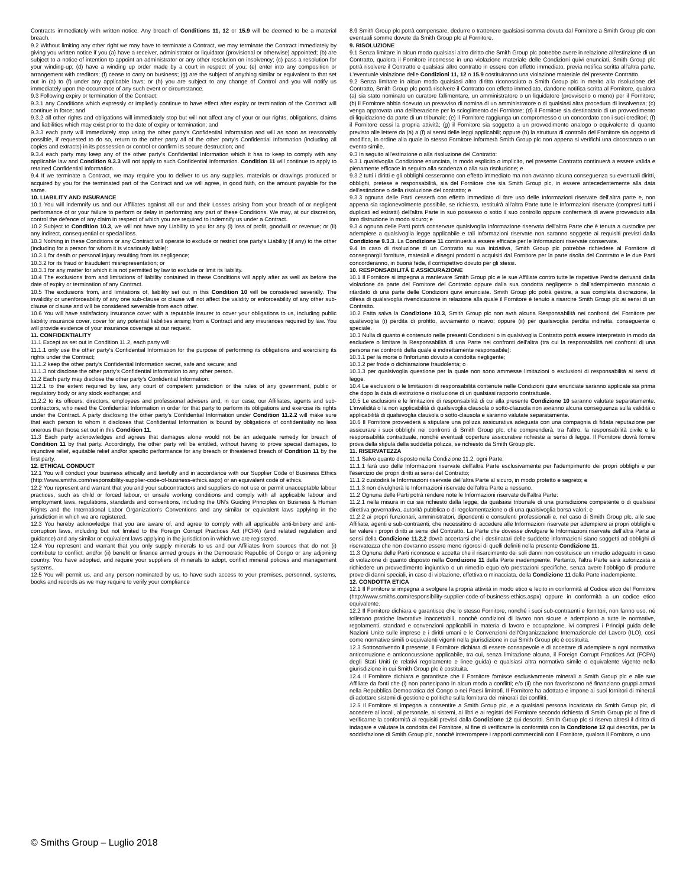Contracts immediately with written notice. Any breach of Conditions 11, 12 or 15.9 will be deemed to be a material breach.
9.2 Without limiting any other right we may have to terminate a Contract, we may terminate the Contract immediately by giving you written notice if you (a) have a receiver, administrator or liquidator (provisional or otherwise) appointed; (b) are subject to a notice of intention to appoint an administrator or any other resolution on insolvency; (c) pass a resolution for your winding-up; (d) have a winding up order made by a court in respect of you; (e) enter into any composition or arrangement with creditors; (f) cease to carry on business; (g) are the subject of anything similar or equivalent to that set out in (a) to (f) under any applicable laws; or (h) you are subject to any change of Control and you will notify us immediately upon the occurrence of any such event or circumstance.
9.3 Following expiry or termination of the Contract:
9.3.1 any Conditions which expressly or impliedly continue to have effect after expiry or termination of the Contract will continue in force; and
9.3.2 all other rights and obligations will immediately stop but will not affect any of your or our rights, obligations, claims and liabilities which may exist prior to the date of expiry or termination; and
9.3.3 each party will immediately stop using the other party's Confidential Information and will as soon as reasonably possible, if requested to do so, return to the other party all of the other party's Confidential Information (including all copies and extracts) in its possession or control or confirm its secure destruction; and
9.3.4 each party may keep any of the other party's Confidential Information which it has to keep to comply with any applicable law and Condition 9.3.3 will not apply to such Confidential Information. Condition 11 will continue to apply to retained Confidential Information.
9.4 If we terminate a Contract, we may require you to deliver to us any supplies, materials or drawings produced or acquired by you for the terminated part of the Contract and we will agree, in good faith, on the amount payable for the same.
10. LIABILITY AND INSURANCE
10.1 You will indemnify us and our Affiliates against all our and their Losses arising from your breach of or negligent performance of or your failure to perform or delay in performing any part of these Conditions. We may, at our discretion, control the defence of any claim in respect of which you are required to indemnify us under a Contract.
10.2 Subject to Condition 10.3, we will not have any Liability to you for any (i) loss of profit, goodwill or revenue; or (ii) any indirect, consequential or special loss.
10.3 Nothing in these Conditions or any Contract will operate to exclude or restrict one party's Liability (if any) to the other (including for a person for whom it is vicariously liable):
10.3.1 for death or personal injury resulting from its negligence;
10.3.2 for its fraud or fraudulent misrepresentation; or
10.3.3 for any matter for which it is not permitted by law to exclude or limit its liability.
10.4 The exclusions from and limitations of liability contained in these Conditions will apply after as well as before the date of expiry or termination of any Contract.
10.5 The exclusions from, and limitations of, liability set out in this Condition 10 will be considered severally. The invalidity or unenforceability of any one sub-clause or clause will not affect the validity or enforceability of any other sub-clause or clause and will be considered severable from each other.
10.6 You will have satisfactory insurance cover with a reputable insurer to cover your obligations to us, including public liability insurance cover, cover for any potential liabilities arising from a Contract and any insurances required by law. You will provide evidence of your insurance coverage at our request.
11. CONFIDENTIALITY
11.1 Except as set out in Condition 11.2, each party will:
11.1.1 only use the other party's Confidential Information for the purpose of performing its obligations and exercising its rights under the Contract;
11.1.2 keep the other party's Confidential Information secret, safe and secure; and
11.1.3 not disclose the other party's Confidential Information to any other person.
11.2 Each party may disclose the other party's Confidential Information:
11.2.1 to the extent required by law, any court of competent jurisdiction or the rules of any government, public or regulatory body or any stock exchange; and
11.2.2 to its officers, directors, employees and professional advisers and, in our case, our Affiliates, agents and sub-contractors, who need the Confidential Information in order for that party to perform its obligations and exercise its rights under the Contract. A party disclosing the other party's Confidential Information under Condition 11.2.2 will make sure that each person to whom it discloses that Confidential Information is bound by obligations of confidentiality no less onerous than those set out in this Condition 11.
11.3 Each party acknowledges and agrees that damages alone would not be an adequate remedy for breach of Condition 11 by that party. Accordingly, the other party will be entitled, without having to prove special damages, to injunctive relief, equitable relief and/or specific performance for any breach or threatened breach of Condition 11 by the first party.
12. ETHICAL CONDUCT
12.1 You will conduct your business ethically and lawfully and in accordance with our Supplier Code of Business Ethics (http://www.smiths.com/responsibility-supplier-code-of-business-ethics.aspx) or an equivalent code of ethics.
12.2 You represent and warrant that you and your subcontractors and suppliers do not use or permit unacceptable labour practices, such as child or forced labour, or unsafe working conditions and comply with all applicable labour and employment laws, regulations, standards and conventions, including the UN's Guiding Principles on Business & Human Rights and the International Labor Organization's Conventions and any similar or equivalent laws applying in the jurisdiction in which we are registered.
12.3 You hereby acknowledge that you are aware of, and agree to comply with all applicable anti-bribery and anti-corruption laws, including but not limited to the Foreign Corrupt Practices Act (FCPA) (and related regulation and guidance) and any similar or equivalent laws applying in the jurisdiction in which we are registered.
12.4 You represent and warrant that you only supply minerals to us and our Affiliates from sources that do not (i) contribute to conflict; and/or (ii) benefit or finance armed groups in the Democratic Republic of Congo or any adjoining country. You have adopted, and require your suppliers of minerals to adopt, conflict mineral policies and management systems.
12.5 You will permit us, and any person nominated by us, to have such access to your premises, personnel, systems, books and records as we may require to verify your compliance
8.9 Smith Group plc potrà compensare, dedurre o trattenere qualsiasi somma dovuta dal Fornitore a Smith Group plc con eventuali somme dovute da Smith Group plc al Fornitore.
9. RISOLUZIONE
9.1 Senza limitare in alcun modo qualsiasi altro diritto che Smith Group plc potrebbe avere in relazione all'estinzione di un Contratto, qualora il Fornitore incorresse in una violazione materiale delle Condizioni quivi enunciati, Smith Group plc potrà risolvere il Contratto e qualsiasi altro contratto in essere con effetto immediato, previa notifica scritta all'altra parte. L'eventuale violazione delle Condizioni 11, 12 o 15.9 costituiranno una violazione materiale del presente Contratto.
9.2 Senza limitare in alcun modo qualsiasi altro diritto riconosciuto a Smith Group plc in merito alla risoluzione del Contratto, Smith Group plc potrà risolvere il Contratto con effetto immediato, dandone notifica scritta al Fornitore, qualora (a) sia stato nominato un curatore fallimentare, un amministratore o un liquidatore (provvisorio o meno) per il Fornitore; (b) il Fornitore abbia ricevuto un preavviso di nomina di un amministratore o di qualsiasi altra procedura di insolvenza; (c) venga approvata una deliberazione per lo scioglimento del Fornitore; (d) il Fornitore sia destinatario di un provvedimento di liquidazione da parte di un tribunale; (e) il Fornitore raggiunga un compromesso o un concordato con i suoi creditori; (f) il Fornitore cessi la propria attività; (g) il Fornitore sia soggetto a un provvedimento analogo o equivalente di quanto previsto alle lettere da (a) a (f) ai sensi delle leggi applicabili; oppure (h) la struttura di controllo del Fornitore sia oggetto di modifica, in ordine alla quale lo stesso Fornitore informerà Smith Group plc non appena si verifichi una circostanza o un evento simile.
9.3 In seguito all'estinzione o alla risoluzione del Contratto:
9.3.1 qualsivoglia Condizione enunciata, in modo esplicito o implicito, nel presente Contratto continuerà a essere valida e pienamente efficace in seguito alla scadenza o alla sua risoluzione; e
9.3.2 tutti i diritti e gli obblighi cesseranno con effetto immediato ma non avranno alcuna conseguenza su eventuali diritti, obblighi, pretese e responsabilità, sia del Fornitore che sia Smith Group plc, in essere antecedentemente alla data dell'estinzione o della risoluzione del contratto; e
9.3.3 ognuna delle Parti cesserà con effetto immediato di fare uso delle Informazioni riservate dell'altra parte e, non appena sia ragionevolmente possibile, se richiesto, restituirà all'altra Parte tutte le Informazioni riservate (compresi tutti i duplicati ed estratti) dell'altra Parte in suo possesso o sotto il suo controllo oppure confermerà di avere provveduto alla loro distruzione in modo sicuro; e
9.3.4 ognuna delle Parti potrà conservare qualsivoglia Informazione riservata dell'altra Parte che è tenuta a custodire per adempiere a qualsivoglia legge applicabile e tali Informazioni riservate non saranno soggette ai requisiti previsti dalla Condizione 9.3.3. La Condizione 11 continuerà a essere efficace per le Informazioni riservate conservate.
9.4 In caso di risoluzione di un Contratto su sua iniziativa, Smith Group plc potrebbe richiedere al Fornitore di consegnargli forniture, materiali e disegni prodotti o acquisiti dal Fornitore per la parte risolta del Contratto e le due Parti concorderanno, in buona fede, il corrispettivo dovuto per gli stessi.
10. RESPONSABILITÀ E ASSICURAZIONE
10.1 Il Fornitore si impegna a manlevare Smith Group plc e le sue Affiliate contro tutte le rispettive Perdite derivanti dalla violazione da parte del Fornitore del Contratto oppure dalla sua condotta negligente o dall'adempimento mancato o ritardato di una parte delle Condizioni quivi enunciate. Smith Group plc potrà gestire, a sua completa discrezione, la difesa di qualsivoglia rivendicazione in relazione alla quale il Fornitore è tenuto a risarcire Smith Group plc ai sensi di un Contratto.
10.2 Fatta salva la Condizione 10.3, Smith Group plc non avrà alcuna Responsabilità nei confronti del Fornitore per qualsivoglia (i) perdita di profitto, avviamento o ricavo; oppure (ii) per qualsivoglia perdita indiretta, conseguente o speciale.
10.3 Nulla di quanto è contenuto nelle presenti Condizioni o in qualsivoglia Contratto potrà essere interpretato in modo da escludere o limitare la Responsabilità di una Parte nei confronti dell'altra (tra cui la responsabilità nei confronti di una persona nei confronti della quale è indirettamente responsabile):
10.3.1 per la morte o l'infortunio dovuto a condotta negligente;
10.3.2 per frode o dichiarazione fraudolenta; o
10.3.3 per qualsivoglia questione per la quale non sono ammesse limitazioni o esclusioni di responsabilità ai sensi di legge.
10.4 Le esclusioni o le limitazioni di responsabilità contenute nelle Condizioni quivi enunciate saranno applicate sia prima che dopo la data di estinzione o risoluzione di un qualsiasi rapporto contrattuale.
10.5 Le esclusioni e le limitazioni di responsabilità di cui alla presente Condizione 10 saranno valutate separatamente. L'invalidità o la non applicabilità di qualsivoglia clausola o sotto-clausola non avranno alcuna conseguenza sulla validità o applicabilità di qualsivoglia clausola o sotto-clausola e saranno valutate separatamente.
10.6 Il Fornitore provvederà a stipulare una polizza assicurativa adeguata con una compagnia di fidata reputazione per assicurare i suoi obblighi nei confronti di Smith Group plc, che comprenderà, tra l'altro, la responsabilità civile e la responsabilità contrattuale, nonché eventuali coperture assicurative richieste ai sensi di legge. Il Fornitore dovrà fornire prova della stipula della suddetta polizza, se richiesto da Smith Group plc.
11. RISERVATEZZA
11.1 Salvo quanto disposto nella Condizione 11.2, ogni Parte:
11.1.1 farà uso delle Informazioni riservate dell'altra Parte esclusivamente per l'adempimento dei propri obblighi e per l'esercizio dei propri diritti ai sensi del Contratto;
11.1.2 custodirà le Informazioni riservate dell'altra Parte al sicuro, in modo protetto e segreto; e
11.1.3 non divulgherà le Informazioni riservate dell'altra Parte a nessuno.
11.2 Ognuna delle Parti potrà rendere note le Informazioni riservate dell'altra Parte:
11.2.1 nella misura in cui sia richiesto dalla legge, da qualsiasi tribunale di una giurisdizione competente o di qualsiasi direttiva governativa, autorità pubblica o di regolamentazione o di una qualsivoglia borsa valori; e
11.2.2 ai propri funzionari, amministratori, dipendenti e consulenti professionali e, nel caso di Smith Group plc, alle sue Affiliate, agenti e sub-contraenti, che necessitino di accedere alle Informazioni riservate per adempiere ai propri obblighi e far valere i propri diritti ai sensi del Contratto. La Parte che dovesse divulgare le Informazioni riservate dell'altra Parte ai sensi della Condizione 11.2.2 dovrà accertarsi che i destinatari delle suddette informazioni siano soggetti ad obblighi di riservatezza che non dovranno essere meno rigorosi di quelli definiti nella presente Condizione 11.
11.3 Ognuna delle Parti riconosce e accetta che il risarcimento dei soli danni non costituisce un rimedio adeguato in caso di violazione di quanto disposto nella Condizione 11 della Parte inadempiente. Pertanto, l'altra Parte sarà autorizzata a richiedere un provvedimento ingiuntivo o un rimedio equo e/o prestazioni specifiche, senza avere l'obbligo di produrre prove di danni speciali, in caso di violazione, effettiva o minacciata, della Condizione 11 dalla Parte inadempiente.
12. CONDOTTA ETICA
12.1 Il Fornitore si impegna a svolgere la propria attività in modo etico e lecito in conformità al Codice etico del Fornitore (http://www.smiths.com/responsibility-supplier-code-of-business-ethics.aspx) oppure in conformità a un codice etico equivalente.
12.2 Il Fornitore dichiara e garantisce che lo stesso Fornitore, nonché i suoi sub-contraenti e fornitori, non fanno uso, né tollerano pratiche lavorative inaccettabili, nonché condizioni di lavoro non sicure e adempiono a tutte le normative, regolamenti, standard e convenzioni applicabili in materia di lavoro e occupazione, ivi compresi i Principi guida delle Nazioni Unite sulle imprese e i diritti umani e le Convenzioni dell'Organizzazione Internazionale del Lavoro (ILO), così come normative simili o equivalenti vigenti nella giurisdizione in cui Smith Group plc è costituita.
12.3 Sottoscrivendo il presente, il Fornitore dichiara di essere consapevole e di accettare di adempiere a ogni normativa anticorruzione e anticoncussione applicabile, tra cui, senza limitazione alcuna, il Foreign Corrupt Practices Act (FCPA) degli Stati Uniti (e relativi regolamento e linee guida) e qualsiasi altra normativa simile o equivalente vigente nella giurisdizione in cui Smith Group plc è costituita.
12.4 Il Fornitore dichiara e garantisce che il Fornitore fornisce esclusivamente minerali a Smith Group plc e alle sue Affiliate da fonti che (i) non partecipano in alcun modo a conflitti; e/o (ii) che non favoriscono né finanziano gruppi armati nella Repubblica Democratica del Congo o nei Paesi limitrofi. Il Fornitore ha adottato e impone ai suoi fornitori di minerali di adottare sistemi di gestione e politiche sulla fornitura dei minerali dei conflitti.
12.5 Il Fornitore si impegna a consentire a Smith Group plc, e a qualsiasi persona incaricata da Smith Group plc, di accedere ai locali, al personale, ai sistemi, ai libri e ai registri del Fornitore secondo richiesta di Smith Group plc al fine di verificarne la conformità ai requisiti previsti dalla Condizione 12 qui descritti. Smith Group plc si riserva altresì il diritto di indagare e valutare la condotta del Fornitore, al fine di verificarne la conformità con la Condizione 12 qui descritta, per la soddisfazione di Smith Group plc, nonché interrompere i rapporti commerciali con il Fornitore, qualora il Fornitore, o uno
© Smiths Group – Luglio 2018